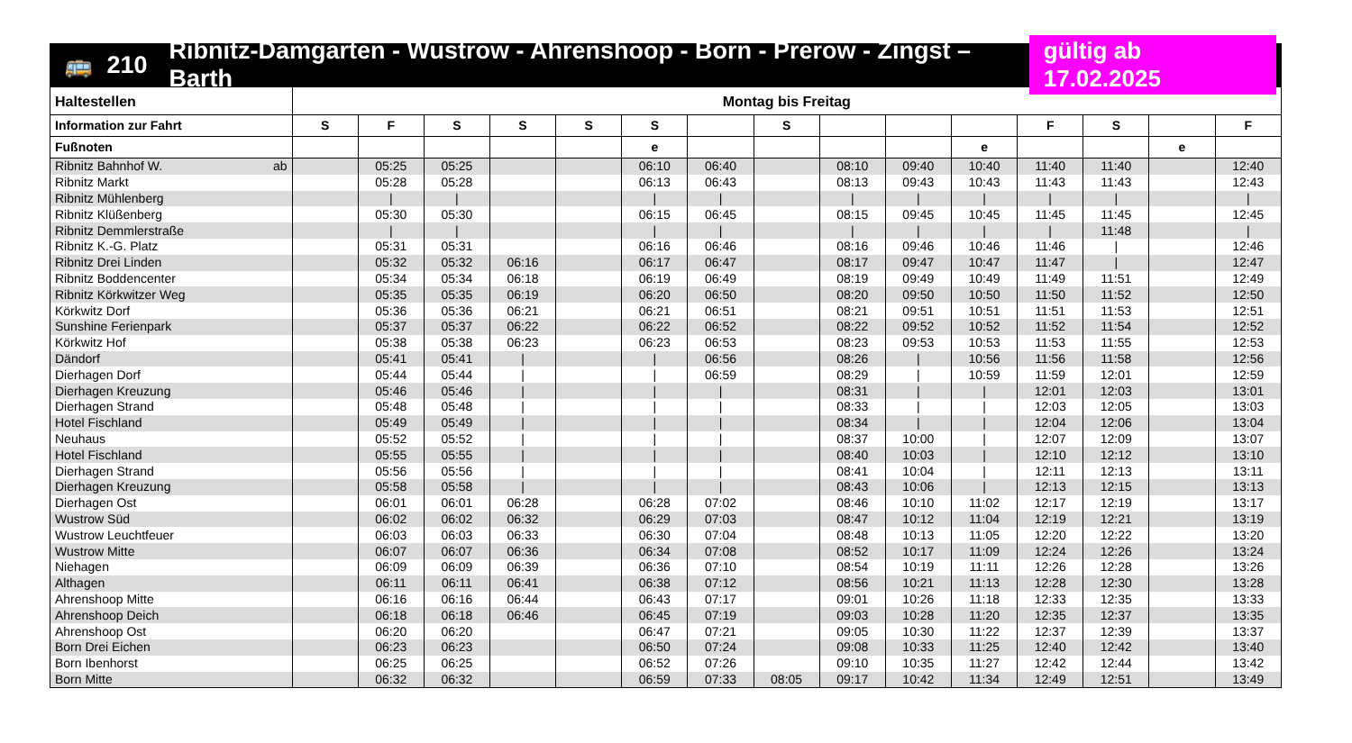🚌 210 Ribnitz-Damgarten - Wustrow - Ahrenshoop - Born - Prerow - Zingst – Barth gültig ab 17.02.2025
| Haltestellen | Montag bis Freitag | | | | | | | | | | | | | | |
| --- | --- | --- | --- | --- | --- | --- | --- | --- | --- | --- | --- | --- | --- | --- | --- |
| Information zur Fahrt | S | F | S | S | S | S | | S | | | | F | S | | F |
| Fußnoten | | | | | | e | | | | | e | | | e | |
| Ribnitz Bahnhof W. ab | | 05:25 | 05:25 | | | 06:10 | 06:40 | | 08:10 | 09:40 | 10:40 | 11:40 | 11:40 | | 12:40 |
| Ribnitz Markt | | 05:28 | 05:28 | | | 06:13 | 06:43 | | 08:13 | 09:43 | 10:43 | 11:43 | 11:43 | | 12:43 |
| Ribnitz Mühlenberg | | / | / | | | / | / | | / | / | / | / | / | | / |
| Ribnitz Klüßenberg | | 05:30 | 05:30 | | | 06:15 | 06:45 | | 08:15 | 09:45 | 10:45 | 11:45 | 11:45 | | 12:45 |
| Ribnitz Demmlerstraße | | / | / | | | / | / | | / | / | / | / | 11:48 | | / |
| Ribnitz K.-G. Platz | | 05:31 | 05:31 | | | 06:16 | 06:46 | | 08:16 | 09:46 | 10:46 | 11:46 | / | | 12:46 |
| Ribnitz Drei Linden | | 05:32 | 05:32 | 06:16 | | 06:17 | 06:47 | | 08:17 | 09:47 | 10:47 | 11:47 | / | | 12:47 |
| Ribnitz Boddencenter | | 05:34 | 05:34 | 06:18 | | 06:19 | 06:49 | | 08:19 | 09:49 | 10:49 | 11:49 | 11:51 | | 12:49 |
| Ribnitz Körkwitzer Weg | | 05:35 | 05:35 | 06:19 | | 06:20 | 06:50 | | 08:20 | 09:50 | 10:50 | 11:50 | 11:52 | | 12:50 |
| Körkwitz Dorf | | 05:36 | 05:36 | 06:21 | | 06:21 | 06:51 | | 08:21 | 09:51 | 10:51 | 11:51 | 11:53 | | 12:51 |
| Sunshine Ferienpark | | 05:37 | 05:37 | 06:22 | | 06:22 | 06:52 | | 08:22 | 09:52 | 10:52 | 11:52 | 11:54 | | 12:52 |
| Körkwitz Hof | | 05:38 | 05:38 | 06:23 | | 06:23 | 06:53 | | 08:23 | 09:53 | 10:53 | 11:53 | 11:55 | | 12:53 |
| Dändorf | | 05:41 | 05:41 | / | | / | 06:56 | | 08:26 | / | 10:56 | 11:56 | 11:58 | | 12:56 |
| Dierhagen Dorf | | 05:44 | 05:44 | / | | / | 06:59 | | 08:29 | / | 10:59 | 11:59 | 12:01 | | 12:59 |
| Dierhagen Kreuzung | | 05:46 | 05:46 | / | | / | / | | 08:31 | / | / | 12:01 | 12:03 | | 13:01 |
| Dierhagen Strand | | 05:48 | 05:48 | / | | / | / | | 08:33 | / | / | 12:03 | 12:05 | | 13:03 |
| Hotel Fischland | | 05:49 | 05:49 | / | | / | / | | 08:34 | / | / | 12:04 | 12:06 | | 13:04 |
| Neuhaus | | 05:52 | 05:52 | / | | / | / | | 08:37 | 10:00 | / | 12:07 | 12:09 | | 13:07 |
| Hotel Fischland | | 05:55 | 05:55 | / | | / | / | | 08:40 | 10:03 | / | 12:10 | 12:12 | | 13:10 |
| Dierhagen Strand | | 05:56 | 05:56 | / | | / | / | | 08:41 | 10:04 | / | 12:11 | 12:13 | | 13:11 |
| Dierhagen Kreuzung | | 05:58 | 05:58 | / | | / | / | | 08:43 | 10:06 | / | 12:13 | 12:15 | | 13:13 |
| Dierhagen Ost | | 06:01 | 06:01 | 06:28 | | 06:28 | 07:02 | | 08:46 | 10:10 | 11:02 | 12:17 | 12:19 | | 13:17 |
| Wustrow Süd | | 06:02 | 06:02 | 06:32 | | 06:29 | 07:03 | | 08:47 | 10:12 | 11:04 | 12:19 | 12:21 | | 13:19 |
| Wustrow Leuchtfeuer | | 06:03 | 06:03 | 06:33 | | 06:30 | 07:04 | | 08:48 | 10:13 | 11:05 | 12:20 | 12:22 | | 13:20 |
| Wustrow Mitte | | 06:07 | 06:07 | 06:36 | | 06:34 | 07:08 | | 08:52 | 10:17 | 11:09 | 12:24 | 12:26 | | 13:24 |
| Niehagen | | 06:09 | 06:09 | 06:39 | | 06:36 | 07:10 | | 08:54 | 10:19 | 11:11 | 12:26 | 12:28 | | 13:26 |
| Althagen | | 06:11 | 06:11 | 06:41 | | 06:38 | 07:12 | | 08:56 | 10:21 | 11:13 | 12:28 | 12:30 | | 13:28 |
| Ahrenshoop Mitte | | 06:16 | 06:16 | 06:44 | | 06:43 | 07:17 | | 09:01 | 10:26 | 11:18 | 12:33 | 12:35 | | 13:33 |
| Ahrenshoop Deich | | 06:18 | 06:18 | 06:46 | | 06:45 | 07:19 | | 09:03 | 10:28 | 11:20 | 12:35 | 12:37 | | 13:35 |
| Ahrenshoop Ost | | 06:20 | 06:20 | | | 06:47 | 07:21 | | 09:05 | 10:30 | 11:22 | 12:37 | 12:39 | | 13:37 |
| Born Drei Eichen | | 06:23 | 06:23 | | | 06:50 | 07:24 | | 09:08 | 10:33 | 11:25 | 12:40 | 12:42 | | 13:40 |
| Born Ibenhorst | | 06:25 | 06:25 | | | 06:52 | 07:26 | | 09:10 | 10:35 | 11:27 | 12:42 | 12:44 | | 13:42 |
| Born Mitte | | 06:32 | 06:32 | | | 06:59 | 07:33 | 08:05 | 09:17 | 10:42 | 11:34 | 12:49 | 12:51 | | 13:49 |